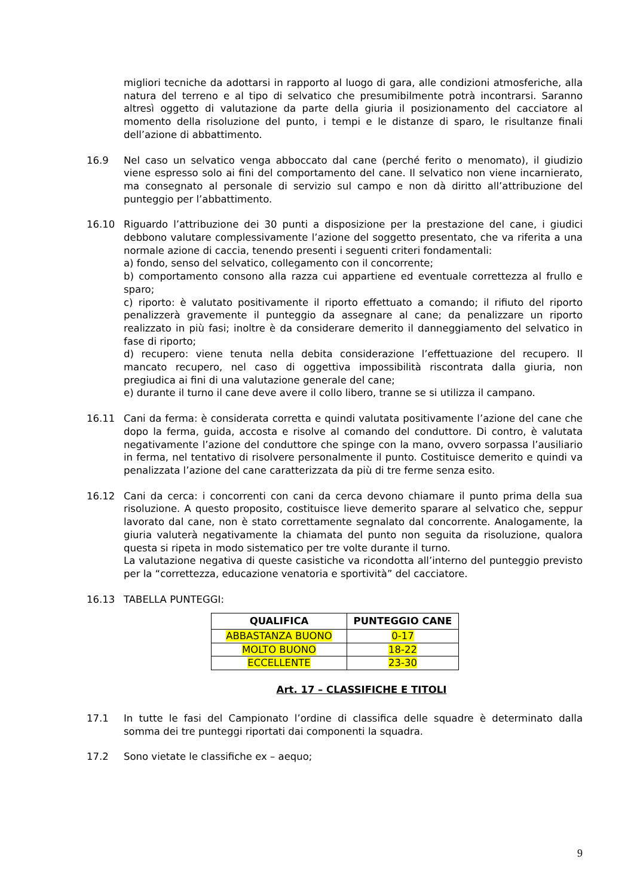migliori tecniche da adottarsi in rapporto al luogo di gara, alle condizioni atmosferiche, alla natura del terreno e al tipo di selvatico che presumibilmente potrà incontrarsi. Saranno altresì oggetto di valutazione da parte della giuria il posizionamento del cacciatore al momento della risoluzione del punto, i tempi e le distanze di sparo, le risultanze finali dell’azione di abbattimento.
16.9 Nel caso un selvatico venga abboccato dal cane (perché ferito o menomato), il giudizio viene espresso solo ai fini del comportamento del cane. Il selvatico non viene incarnierato, ma consegnato al personale di servizio sul campo e non dà diritto all’attribuzione del punteggio per l’abbattimento.
16.10 Riguardo l’attribuzione dei 30 punti a disposizione per la prestazione del cane, i giudici debbono valutare complessivamente l’azione del soggetto presentato, che va riferita a una normale azione di caccia, tenendo presenti i seguenti criteri fondamentali:
a) fondo, senso del selvatico, collegamento con il concorrente;
b) comportamento consono alla razza cui appartiene ed eventuale correttezza al frullo e sparo;
c) riporto: è valutato positivamente il riporto effettuato a comando; il rifiuto del riporto penalizzerà gravemente il punteggio da assegnare al cane; da penalizzare un riporto realizzato in più fasi; inoltre è da considerare demerito il danneggiamento del selvatico in fase di riporto;
d) recupero: viene tenuta nella debita considerazione l’effettuazione del recupero. Il mancato recupero, nel caso di oggettiva impossibilità riscontrata dalla giuria, non pregiudica ai fini di una valutazione generale del cane;
e) durante il turno il cane deve avere il collo libero, tranne se si utilizza il campano.
16.11 Cani da ferma: è considerata corretta e quindi valutata positivamente l’azione del cane che dopo la ferma, guida, accosta e risolve al comando del conduttore. Di contro, è valutata negativamente l’azione del conduttore che spinge con la mano, ovvero sorpassa l’ausiliario in ferma, nel tentativo di risolvere personalmente il punto. Costituisce demerito e quindi va penalizzata l’azione del cane caratterizzata da più di tre ferme senza esito.
16.12 Cani da cerca: i concorrenti con cani da cerca devono chiamare il punto prima della sua risoluzione. A questo proposito, costituisce lieve demerito sparare al selvatico che, seppur lavorato dal cane, non è stato correttamente segnalato dal concorrente. Analogamente, la giuria valuterà negativamente la chiamata del punto non seguita da risoluzione, qualora questa si ripeta in modo sistematico per tre volte durante il turno.
La valutazione negativa di queste casistiche va ricondotta all’interno del punteggio previsto per la “correttezza, educazione venatoria e sportività” del cacciatore.
16.13 TABELLA PUNTEGGI:
| QUALIFICA | PUNTEGGIO CANE |
| --- | --- |
| ABBASTANZA BUONO | 0-17 |
| MOLTO BUONO | 18-22 |
| ECCELLENTE | 23-30 |
Art. 17 – CLASSIFICHE E TITOLI
17.1 In tutte le fasi del Campionato l’ordine di classifica delle squadre è determinato dalla somma dei tre punteggi riportati dai componenti la squadra.
17.2 Sono vietate le classifiche ex – aequo;
9